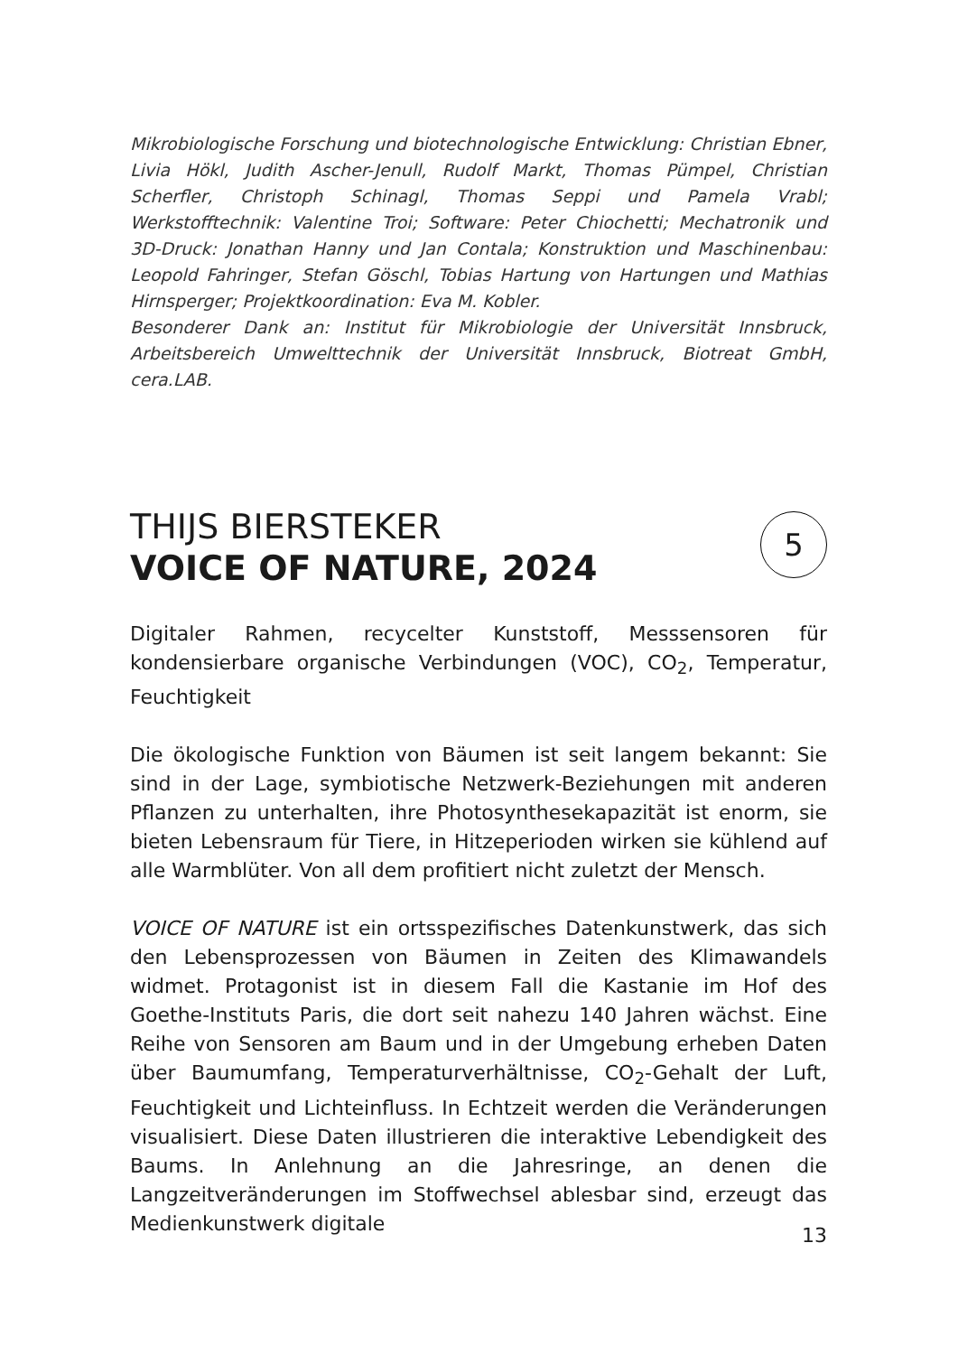Mikrobiologische Forschung und biotechnologische Entwicklung: Christian Ebner, Livia Hökl, Judith Ascher-Jenull, Rudolf Markt, Thomas Pümpel, Christian Scherfler, Christoph Schinagl, Thomas Seppi und Pamela Vrabl; Werkstofftechnik: Valentine Troi; Software: Peter Chiochetti; Mechatronik und 3D-Druck: Jonathan Hanny und Jan Contala; Konstruktion und Maschinenbau: Leopold Fahringer, Stefan Göschl, Tobias Hartung von Hartungen und Mathias Hirnsperger; Projektkoordination: Eva M. Kobler.
Besonderer Dank an: Institut für Mikrobiologie der Universität Innsbruck, Arbeitsbereich Umwelttechnik der Universität Innsbruck, Biotreat GmbH, cera.LAB.
THIJS BIERSTEKER
VOICE OF NATURE, 2024
5
Digitaler Rahmen, recycelter Kunststoff, Messsensoren für kondensierbare organische Verbindungen (VOC), CO<sub>2</sub>, Temperatur, Feuchtigkeit
Die ökologische Funktion von Bäumen ist seit langem bekannt: Sie sind in der Lage, symbiotische Netzwerk-Beziehungen mit anderen Pflanzen zu unterhalten, ihre Photosynthesekapazität ist enorm, sie bieten Lebensraum für Tiere, in Hitzeperioden wirken sie kühlend auf alle Warmblüter. Von all dem profitiert nicht zuletzt der Mensch.
VOICE OF NATURE ist ein ortsspezifisches Datenkunstwerk, das sich den Lebensprozessen von Bäumen in Zeiten des Klimawandels widmet. Protagonist ist in diesem Fall die Kastanie im Hof des Goethe-Instituts Paris, die dort seit nahezu 140 Jahren wächst. Eine Reihe von Sensoren am Baum und in der Umgebung erheben Daten über Baumumfang, Temperaturverhältnisse, CO<sub>2</sub>-Gehalt der Luft, Feuchtigkeit und Lichteinfluss. In Echtzeit werden die Veränderungen visualisiert. Diese Daten illustrieren die interaktive Lebendigkeit des Baums. In Anlehnung an die Jahresringe, an denen die Langzeitveränderungen im Stoffwechsel ablesbar sind, erzeugt das Medienkunstwerk digitale
13